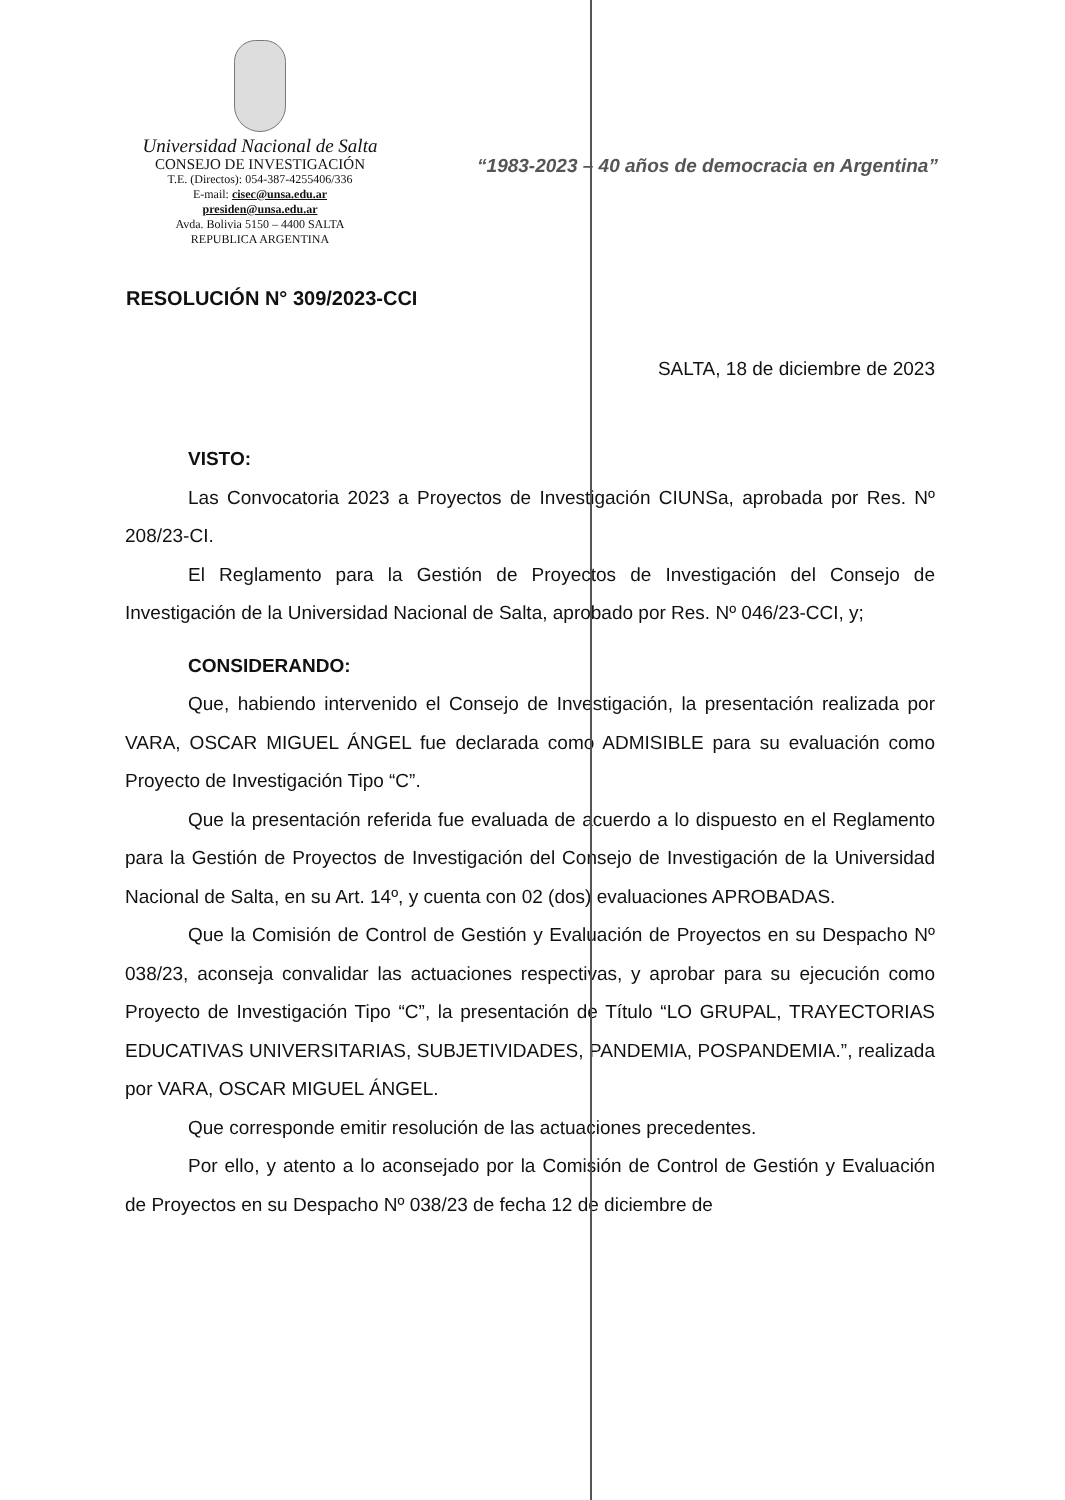Universidad Nacional de Salta
CONSEJO DE INVESTIGACIÓN
T.E. (Directos): 054-387-4255406/336
E-mail: cisec@unsa.edu.ar
presiden@unsa.edu.ar
Avda. Bolivia 5150 – 4400 SALTA
REPUBLICA ARGENTINA
“1983-2023 – 40 años de democracia en Argentina”
RESOLUCIÓN N° 309/2023-CCI
SALTA, 18 de diciembre de 2023
VISTO:
Las Convocatoria 2023 a Proyectos de Investigación CIUNSa, aprobada por Res. Nº 208/23-CI.
El Reglamento para la Gestión de Proyectos de Investigación del Consejo de Investigación de la Universidad Nacional de Salta, aprobado por Res. Nº 046/23-CCI, y;
CONSIDERANDO:
Que, habiendo intervenido el Consejo de Investigación, la presentación realizada por VARA, OSCAR MIGUEL ÁNGEL fue declarada como ADMISIBLE para su evaluación como Proyecto de Investigación Tipo “C”.
Que la presentación referida fue evaluada de acuerdo a lo dispuesto en el Reglamento para la Gestión de Proyectos de Investigación del Consejo de Investigación de la Universidad Nacional de Salta, en su Art. 14º, y cuenta con 02 (dos) evaluaciones APROBADAS.
Que la Comisión de Control de Gestión y Evaluación de Proyectos en su Despacho Nº 038/23, aconseja convalidar las actuaciones respectivas, y aprobar para su ejecución como Proyecto de Investigación Tipo “C”, la presentación de Título “LO GRUPAL, TRAYECTORIAS EDUCATIVAS UNIVERSITARIAS, SUBJETIVIDADES, PANDEMIA, POSPANDEMIA.”, realizada por VARA, OSCAR MIGUEL ÁNGEL.
Que corresponde emitir resolución de las actuaciones precedentes.
Por ello, y atento a lo aconsejado por la Comisión de Control de Gestión y Evaluación de Proyectos en su Despacho Nº 038/23 de fecha 12 de diciembre de